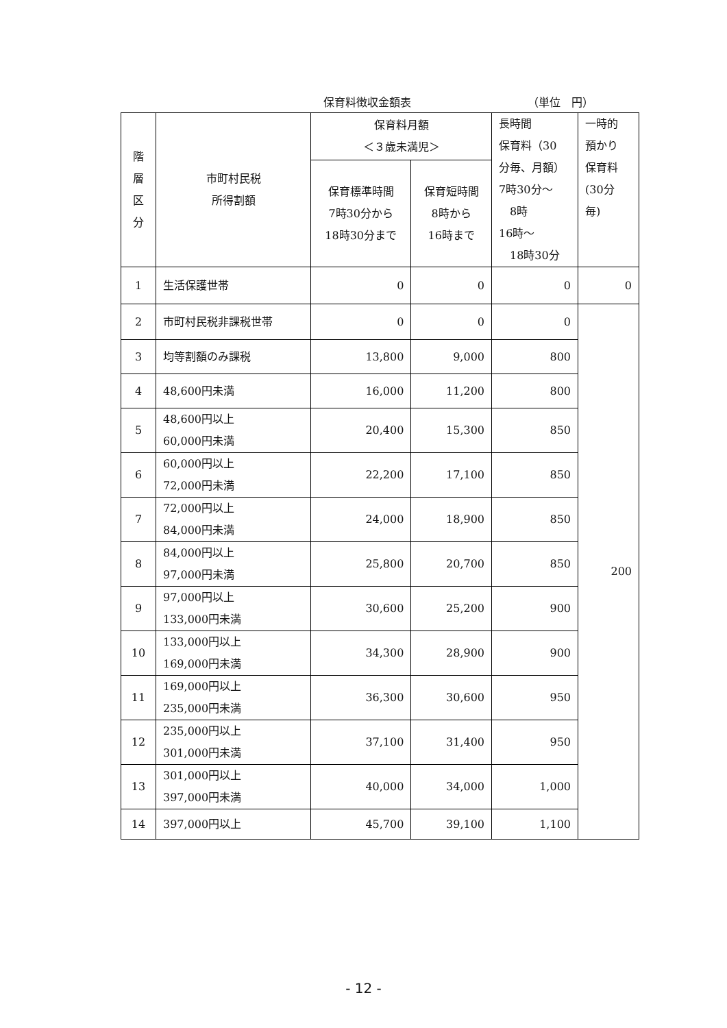保育料徴収金額表 （単位　円）
| 階 層 区 分 | 市町村民税 所得割額 | 保育料月額 ＜３歳未満児＞ | | 長時間 保育料（30 分毎、月額） 7時30分～ 8時 16時～ 18時30分 | 一時的 預かり 保育料 (30分 毎) |
| --- | --- | --- | --- | --- | --- |
| | | 保育標準時間 7時30分から 18時30分まで | 保育短時間 8時から 16時まで | | |
| 1 | 生活保護世帯 | 0 | 0 | 0 | 0 |
| 2 | 市町村民税非課税世帯 | 0 | 0 | 0 | 200 |
| 3 | 均等割額のみ課税 | 13,800 | 9,000 | 800 | |
| 4 | 48,600円未満 | 16,000 | 11,200 | 800 | |
| 5 | 48,600円以上 60,000円未満 | 20,400 | 15,300 | 850 | |
| 6 | 60,000円以上 72,000円未満 | 22,200 | 17,100 | 850 | |
| 7 | 72,000円以上 84,000円未満 | 24,000 | 18,900 | 850 | |
| 8 | 84,000円以上 97,000円未満 | 25,800 | 20,700 | 850 | |
| 9 | 97,000円以上 133,000円未満 | 30,600 | 25,200 | 900 | |
| 10 | 133,000円以上 169,000円未満 | 34,300 | 28,900 | 900 | |
| 11 | 169,000円以上 235,000円未満 | 36,300 | 30,600 | 950 | |
| 12 | 235,000円以上 301,000円未満 | 37,100 | 31,400 | 950 | |
| 13 | 301,000円以上 397,000円未満 | 40,000 | 34,000 | 1,000 | |
| 14 | 397,000円以上 | 45,700 | 39,100 | 1,100 | |
- 12 -